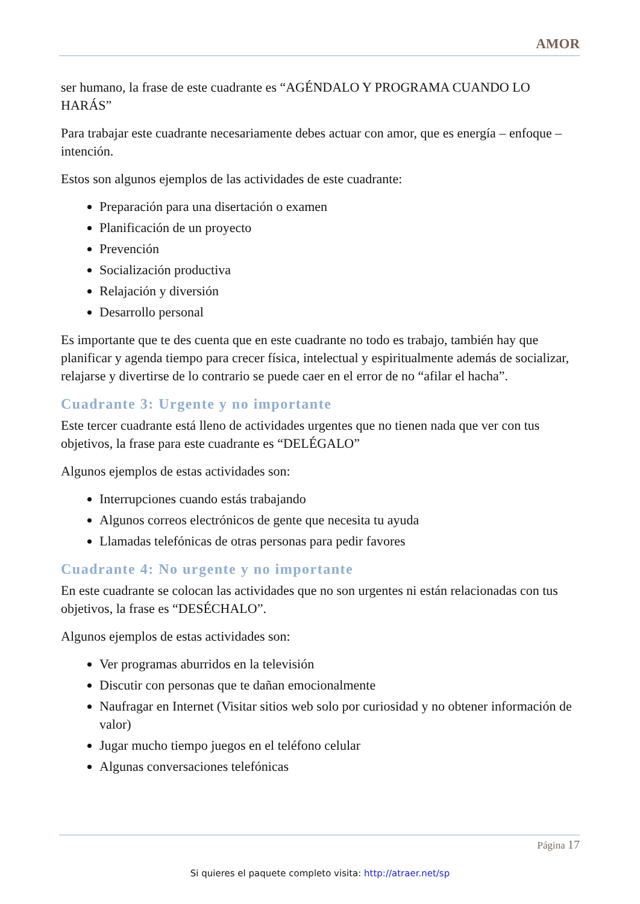AMOR
ser humano, la frase de este cuadrante es “AGÉNDALO Y PROGRAMA CUANDO LO HARÁS”
Para trabajar este cuadrante necesariamente debes actuar con amor, que es energía – enfoque – intención.
Estos son algunos ejemplos de las actividades de este cuadrante:
Preparación para una disertación o examen
Planificación de un proyecto
Prevención
Socialización productiva
Relajación y diversión
Desarrollo personal
Es importante que te des cuenta que en este cuadrante no todo es trabajo, también hay que planificar y agenda tiempo para crecer física, intelectual y espiritualmente además de socializar, relajarse y divertirse de lo contrario se puede caer en el error de no “afilar el hacha”.
Cuadrante 3: Urgente y no importante
Este tercer cuadrante está lleno de actividades urgentes que no tienen nada que ver con tus objetivos, la frase para este cuadrante es “DELÉGALO”
Algunos ejemplos de estas actividades son:
Interrupciones cuando estás trabajando
Algunos correos electrónicos de gente que necesita tu ayuda
Llamadas telefónicas de otras personas para pedir favores
Cuadrante 4: No urgente y no importante
En este cuadrante se colocan las actividades que no son urgentes ni están relacionadas con tus objetivos, la frase es “DESÉCHALO”.
Algunos ejemplos de estas actividades son:
Ver programas aburridos en la televisión
Discutir con personas que te dañan emocionalmente
Naufragar en Internet (Visitar sitios web solo por curiosidad y no obtener información de valor)
Jugar mucho tiempo juegos en el teléfono celular
Algunas conversaciones telefónicas
Página 17
Si quieres el paquete completo visita: http://atraer.net/sp